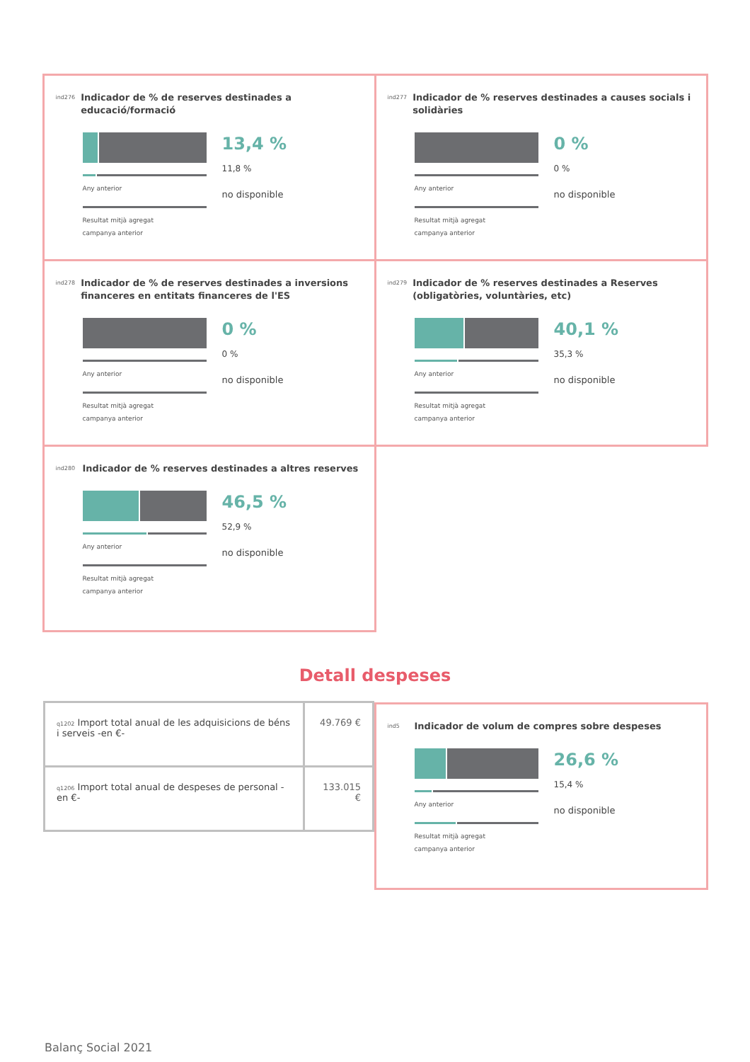ind276 Indicador de % de reserves destinades a educació/formació
Any anterior
Resultat mitjà agregat
campanya anterior
13,4 %
11,8 %
no disponible
ind277 Indicador de % reserves destinades a causes socials i solidàries
Any anterior
Resultat mitjà agregat
campanya anterior
0 %
0 %
no disponible
ind278 Indicador de % de reserves destinades a inversions financeres en entitats financeres de l'ES
Any anterior
Resultat mitjà agregat
campanya anterior
0 %
0 %
no disponible
ind279 Indicador de % reserves destinades a Reserves (obligatòries, voluntàries, etc)
Any anterior
Resultat mitjà agregat
campanya anterior
40,1 %
35,3 %
no disponible
ind280 Indicador de % reserves destinades a altres reserves
Any anterior
Resultat mitjà agregat
campanya anterior
46,5 %
52,9 %
no disponible
Detall despeses
| q1202 Import total anual de les adquisicions de béns i serveis -en €- | 49.769 € |
| q1206 Import total anual de despeses de personal -en €- | 133.015 € |
ind5 Indicador de volum de compres sobre despeses
Any anterior
Resultat mitjà agregat
campanya anterior
26,6 %
15,4 %
no disponible
Balanç Social 2021